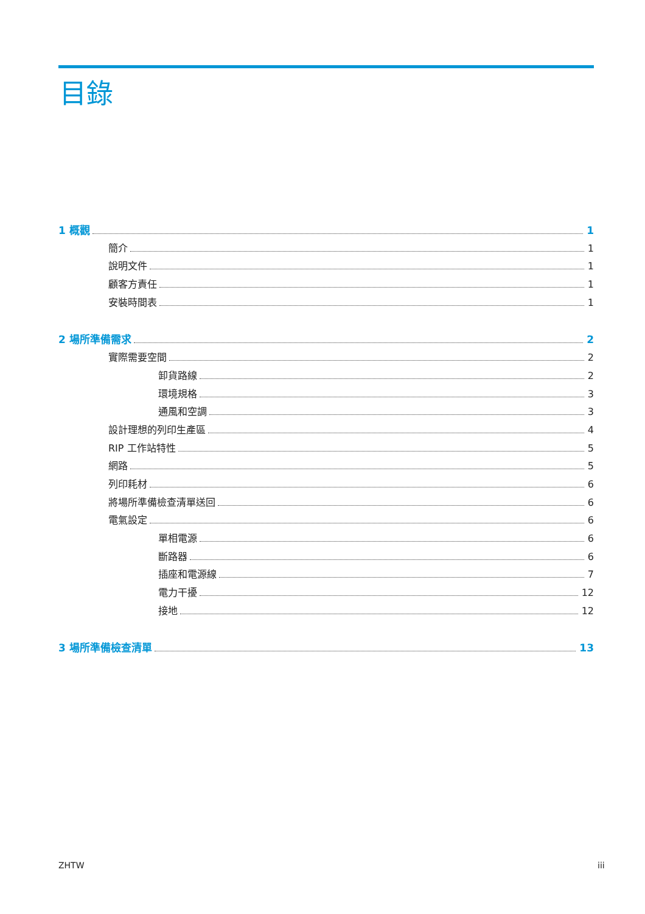目錄
1 概觀 1
簡介 1
說明文件 1
顧客方責任 1
安裝時間表 1
2 場所準備需求 2
實際需要空間 2
卸貨路線 2
環境規格 3
通風和空調 3
設計理想的列印生產區 4
RIP 工作站特性 5
網路 5
列印耗材 6
將場所準備檢查清單送回 6
電氣設定 6
單相電源 6
斷路器 6
插座和電源線 7
電力干擾 12
接地 12
3 場所準備檢查清單 13
ZHTW iii